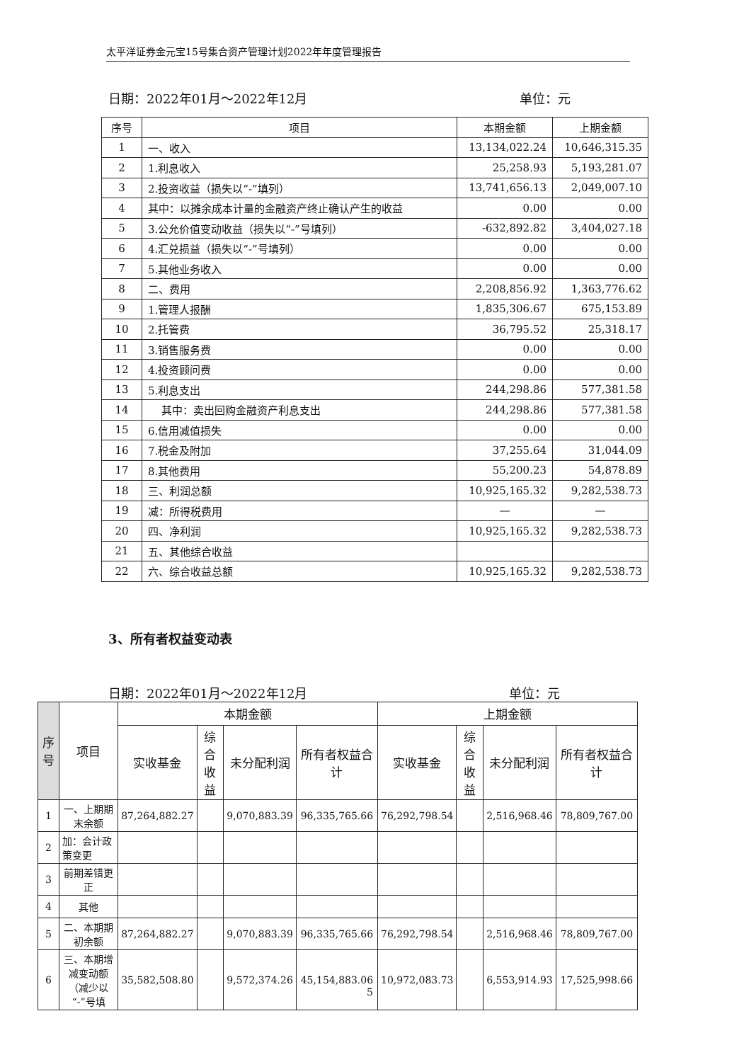太平洋证券金元宝15号集合资产管理计划2022年年度管理报告
日期：2022年01月～2022年12月 单位：元
| 序号 | 项目 | 本期金额 | 上期金额 |
| --- | --- | --- | --- |
| 1 | 一、收入 | 13,134,022.24 | 10,646,315.35 |
| 2 | 1.利息收入 | 25,258.93 | 5,193,281.07 |
| 3 | 2.投资收益（损失以“-”填列） | 13,741,656.13 | 2,049,007.10 |
| 4 | 其中：以摊余成本计量的金融资产终止确认产生的收益 | 0.00 | 0.00 |
| 5 | 3.公允价值变动收益（损失以“-”号填列） | -632,892.82 | 3,404,027.18 |
| 6 | 4.汇兑损益（损失以“-”号填列） | 0.00 | 0.00 |
| 7 | 5.其他业务收入 | 0.00 | 0.00 |
| 8 | 二、费用 | 2,208,856.92 | 1,363,776.62 |
| 9 | 1.管理人报酬 | 1,835,306.67 | 675,153.89 |
| 10 | 2.托管费 | 36,795.52 | 25,318.17 |
| 11 | 3.销售服务费 | 0.00 | 0.00 |
| 12 | 4.投资顾问费 | 0.00 | 0.00 |
| 13 | 5.利息支出 | 244,298.86 | 577,381.58 |
| 14 | 其中：卖出回购金融资产利息支出 | 244,298.86 | 577,381.58 |
| 15 | 6.信用减值损失 | 0.00 | 0.00 |
| 16 | 7.税金及附加 | 37,255.64 | 31,044.09 |
| 17 | 8.其他费用 | 55,200.23 | 54,878.89 |
| 18 | 三、利润总额 | 10,925,165.32 | 9,282,538.73 |
| 19 | 减：所得税费用 | — | — |
| 20 | 四、净利润 | 10,925,165.32 | 9,282,538.73 |
| 21 | 五、其他综合收益 | | |
| 22 | 六、综合收益总额 | 10,925,165.32 | 9,282,538.73 |
3、所有者权益变动表
日期：2022年01月～2022年12月 单位：元
| 序号 | 项目 | 本期金额 | | | | 上期金额 | | | |
| --- | --- | --- | --- | --- | --- | --- | --- | --- | --- |
| | | 实收基金 | 综合收益 | 未分配利润 | 所有者权益合计 | 实收基金 | 综合收益 | 未分配利润 | 所有者权益合计 |
| 1 | 一、上期期末余额 | 87,264,882.27 | | 9,070,883.39 | 96,335,765.66 | 76,292,798.54 | | 2,516,968.46 | 78,809,767.00 |
| 2 | 加：会计政策变更 | | | | | | | | |
| 3 | 前期差错更正 | | | | | | | | |
| 4 | 其他 | | | | | | | | |
| 5 | 二、本期期初余额 | 87,264,882.27 | | 9,070,883.39 | 96,335,765.66 | 76,292,798.54 | | 2,516,968.46 | 78,809,767.00 |
| 6 | 三、本期增减变动额（减少以“-”号填 | 35,582,508.80 | | 9,572,374.26 | 45,154,883.06 | 10,972,083.73 | | 6,553,914.93 | 17,525,998.66 |
5